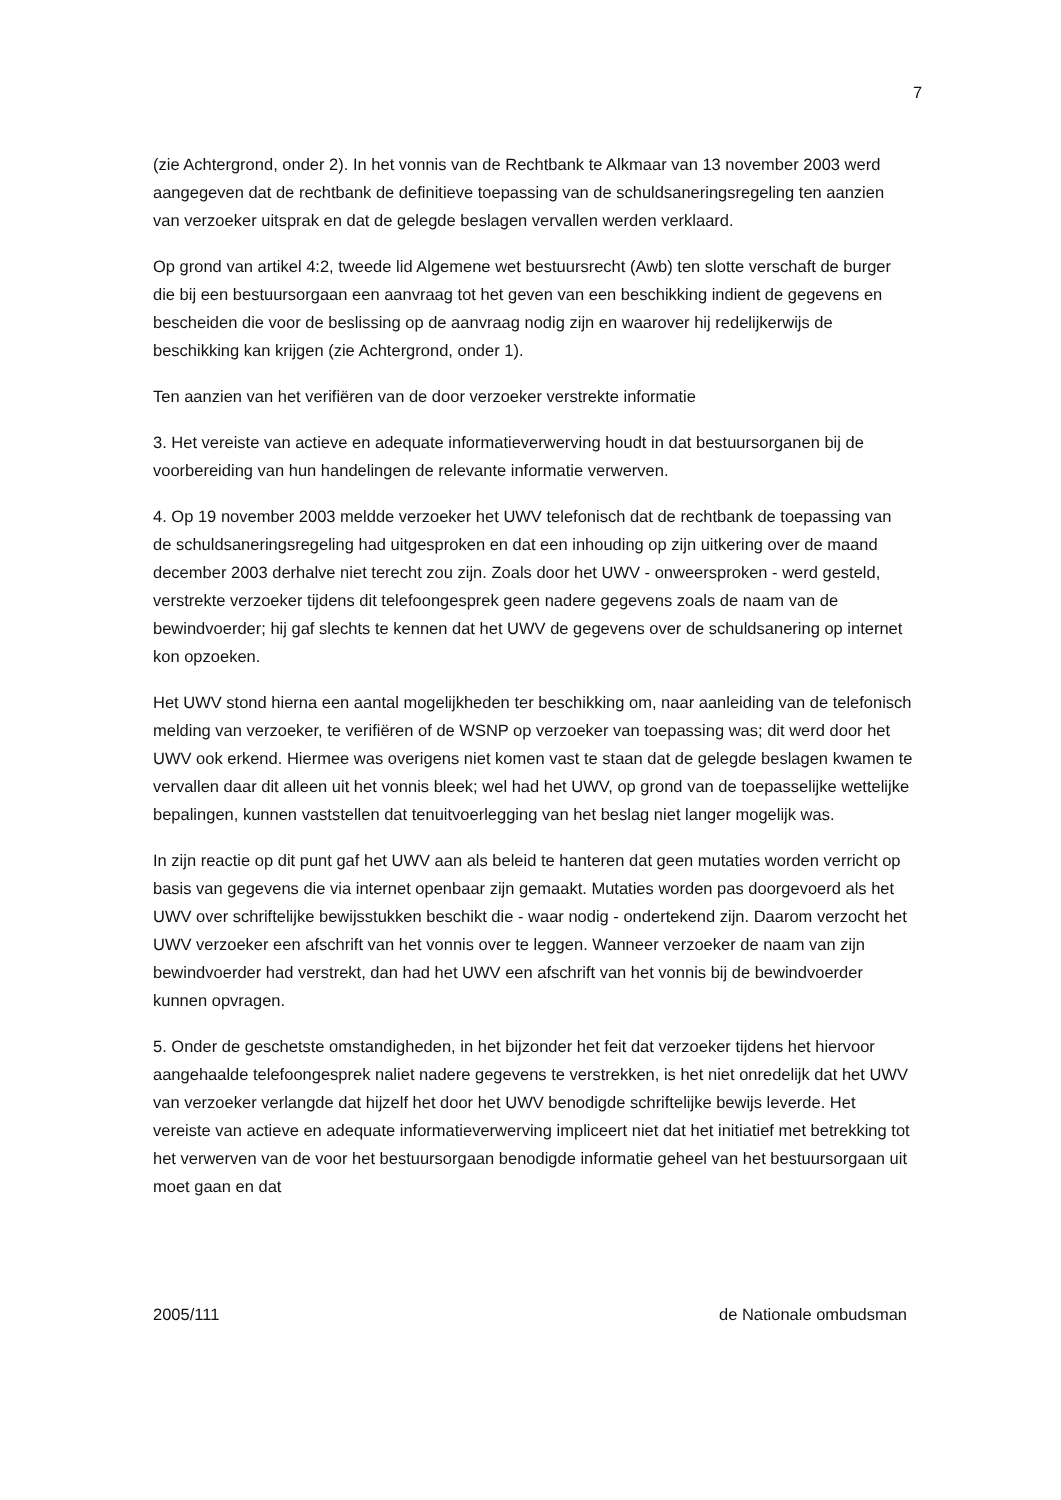7
(zie Achtergrond, onder 2). In het vonnis van de Rechtbank te Alkmaar van 13 november 2003 werd aangegeven dat de rechtbank de definitieve toepassing van de schuldsaneringsregeling ten aanzien van verzoeker uitsprak en dat de gelegde beslagen vervallen werden verklaard.
Op grond van artikel 4:2, tweede lid Algemene wet bestuursrecht (Awb) ten slotte verschaft de burger die bij een bestuursorgaan een aanvraag tot het geven van een beschikking indient de gegevens en bescheiden die voor de beslissing op de aanvraag nodig zijn en waarover hij redelijkerwijs de beschikking kan krijgen (zie Achtergrond, onder 1).
Ten aanzien van het verifiëren van de door verzoeker verstrekte informatie
3. Het vereiste van actieve en adequate informatieverwerving houdt in dat bestuursorganen bij de voorbereiding van hun handelingen de relevante informatie verwerven.
4. Op 19 november 2003 meldde verzoeker het UWV telefonisch dat de rechtbank de toepassing van de schuldsaneringsregeling had uitgesproken en dat een inhouding op zijn uitkering over de maand december 2003 derhalve niet terecht zou zijn. Zoals door het UWV - onweersproken - werd gesteld, verstrekte verzoeker tijdens dit telefoongesprek geen nadere gegevens zoals de naam van de bewindvoerder; hij gaf slechts te kennen dat het UWV de gegevens over de schuldsanering op internet kon opzoeken.
Het UWV stond hierna een aantal mogelijkheden ter beschikking om, naar aanleiding van de telefonisch melding van verzoeker, te verifiëren of de WSNP op verzoeker van toepassing was; dit werd door het UWV ook erkend. Hiermee was overigens niet komen vast te staan dat de gelegde beslagen kwamen te vervallen daar dit alleen uit het vonnis bleek; wel had het UWV, op grond van de toepasselijke wettelijke bepalingen, kunnen vaststellen dat tenuitvoerlegging van het beslag niet langer mogelijk was.
In zijn reactie op dit punt gaf het UWV aan als beleid te hanteren dat geen mutaties worden verricht op basis van gegevens die via internet openbaar zijn gemaakt. Mutaties worden pas doorgevoerd als het UWV over schriftelijke bewijsstukken beschikt die - waar nodig - ondertekend zijn. Daarom verzocht het UWV verzoeker een afschrift van het vonnis over te leggen. Wanneer verzoeker de naam van zijn bewindvoerder had verstrekt, dan had het UWV een afschrift van het vonnis bij de bewindvoerder kunnen opvragen.
5. Onder de geschetste omstandigheden, in het bijzonder het feit dat verzoeker tijdens het hiervoor aangehaalde telefoongesprek naliet nadere gegevens te verstrekken, is het niet onredelijk dat het UWV van verzoeker verlangde dat hijzelf het door het UWV benodigde schriftelijke bewijs leverde. Het vereiste van actieve en adequate informatieverwerving impliceert niet dat het initiatief met betrekking tot het verwerven van de voor het bestuursorgaan benodigde informatie geheel van het bestuursorgaan uit moet gaan en dat
2005/111 de Nationale ombudsman